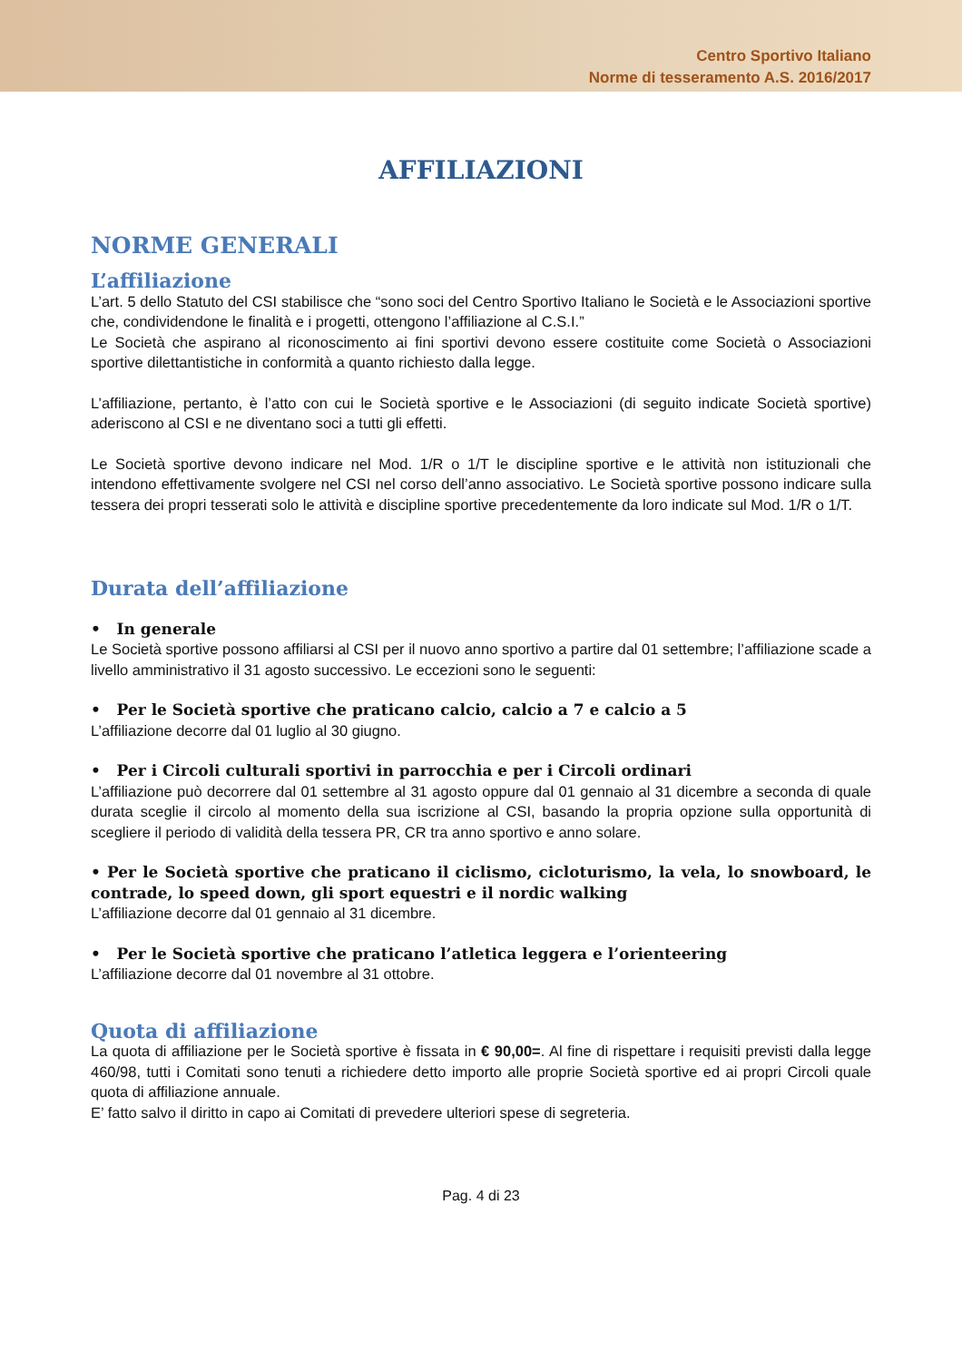Centro Sportivo Italiano
Norme di tesseramento A.S. 2016/2017
AFFILIAZIONI
NORME GENERALI
L’affiliazione
L’art. 5 dello Statuto del CSI stabilisce che “sono soci del Centro Sportivo Italiano le Società e le Associazioni sportive che, condividendone le finalità e i progetti, ottengono l’affiliazione al C.S.I.”
Le Società che aspirano al riconoscimento ai fini sportivi devono essere costituite come Società o Associazioni sportive dilettantistiche in conformità a quanto richiesto dalla legge.
L’affiliazione, pertanto, è l’atto con cui le Società sportive e le Associazioni (di seguito indicate Società sportive) aderiscono al CSI e ne diventano soci a tutti gli effetti.
Le Società sportive devono indicare nel Mod. 1/R o 1/T le discipline sportive e le attività non istituzionali che intendono effettivamente svolgere nel CSI nel corso dell’anno associativo. Le Società sportive possono indicare sulla tessera dei propri tesserati solo le attività e discipline sportive precedentemente da loro indicate sul Mod. 1/R o 1/T.
Durata dell’affiliazione
• In generale
Le Società sportive possono affiliarsi al CSI per il nuovo anno sportivo a partire dal 01 settembre; l’affiliazione scade a livello amministrativo il 31 agosto successivo. Le eccezioni sono le seguenti:
• Per le Società sportive che praticano calcio, calcio a 7 e calcio a 5
L’affiliazione decorre dal 01 luglio al 30 giugno.
• Per i Circoli culturali sportivi in parrocchia e per i Circoli ordinari
L’affiliazione può decorrere dal 01 settembre al 31 agosto oppure dal 01 gennaio al 31 dicembre a seconda di quale durata sceglie il circolo al momento della sua iscrizione al CSI, basando la propria opzione sulla opportunità di scegliere il periodo di validità della tessera PR, CR tra anno sportivo e anno solare.
• Per le Società sportive che praticano il ciclismo, cicloturismo, la vela, lo snowboard, le contrade, lo speed down, gli sport equestri e il nordic walking
L’affiliazione decorre dal 01 gennaio al 31 dicembre.
• Per le Società sportive che praticano l’atletica leggera e l’orienteering
L’affiliazione decorre dal 01 novembre al 31 ottobre.
Quota di affiliazione
La quota di affiliazione per le Società sportive è fissata in € 90,00=. Al fine di rispettare i requisiti previsti dalla legge 460/98, tutti i Comitati sono tenuti a richiedere detto importo alle proprie Società sportive ed ai propri Circoli quale quota di affiliazione annuale.
E’ fatto salvo il diritto in capo ai Comitati di prevedere ulteriori spese di segreteria.
Pag. 4 di 23